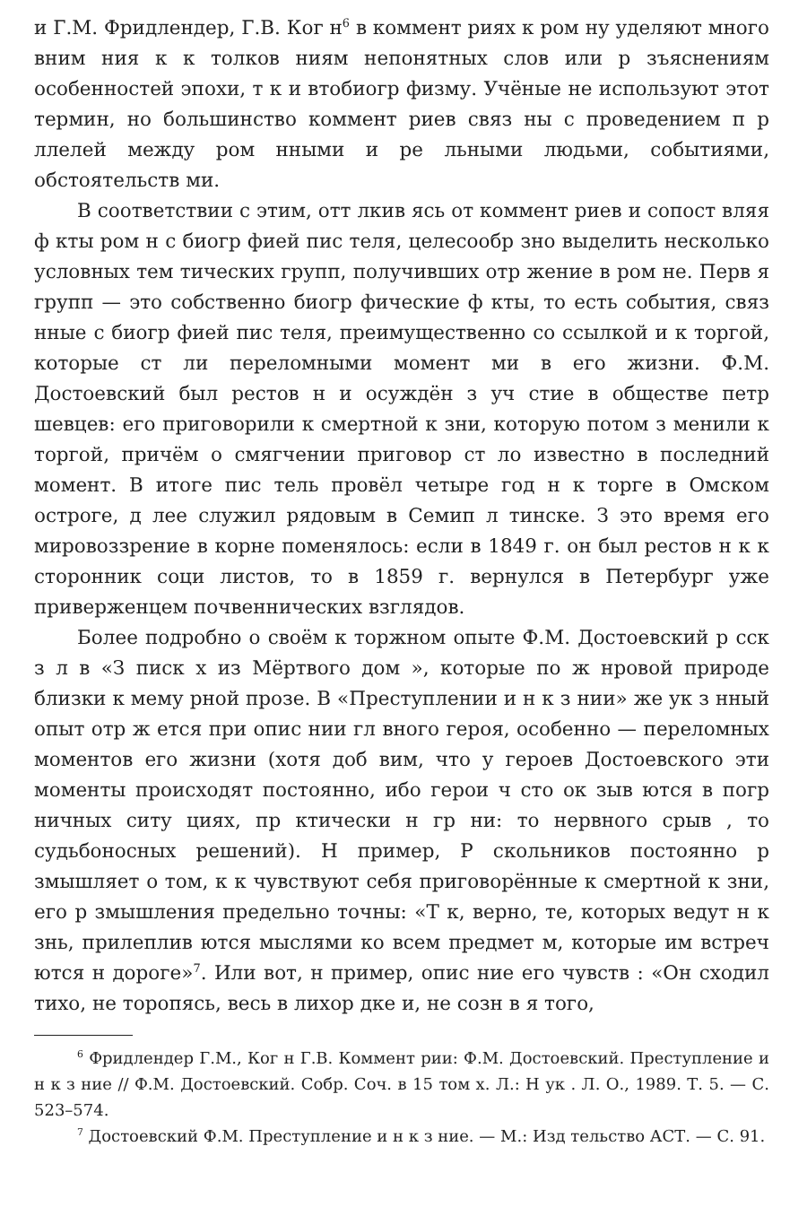и Г.М. Фридлендер, Г.В. Ког н<sup>6</sup> в коммент риях к ром ну уделяют много вним ния к к толков ниям непонятных слов или р зъяснениям особенностей эпохи, т к и втобиогр физму. Учёные не используют этот термин, но большинство коммент риев связ ны с проведением п р ллелей между ром нными и ре льными людьми, событиями, обстоятельств ми.
В соответствии с этим, отт лкив ясь от коммент риев и сопост вляя ф кты ром н с биогр фией пис теля, целесообр зно выделить несколько условных тем тических групп, получивших отр жение в ром не. Перв я групп — это собственно биогр фические ф кты, то есть события, связ нные с биогр фией пис теля, преимущественно со ссылкой и к торгой, которые ст ли переломными момент ми в его жизни. Ф.М. Достоевский был рестов н и осуждён з уч стие в обществе петр шевцев: его приговорили к смертной к зни, которую потом з менили к торгой, причём о смягчении приговор ст ло известно в последний момент. В итоге пис тель провёл четыре год н к торге в Омском остроге, д лее служил рядовым в Семип л тинске. З это время его мировоззрение в корне поменялось: если в 1849 г. он был рестов н к к сторонник соци листов, то в 1859 г. вернулся в Петербург уже приверженцем почвеннических взглядов.
Более подробно о своём к торжном опыте Ф.М. Достоевский р сск з л в «З писк х из Мёртвого дом », которые по ж нровой природе близки к мему рной прозе. В «Преступлении и н к з нии» же ук з нный опыт отр ж ется при опис нии гл вного героя, особенно — переломных моментов его жизни (хотя доб вим, что у героев Достоевского эти моменты происходят постоянно, ибо герои ч сто ок зыв ются в погр ничных ситу циях, пр ктически н гр ни: то нервного срыв , то судьбоносных решений). Н пример, Р скольников постоянно р змышляет о том, к к чувствуют себя приговорённые к смертной к зни, его р змышления предельно точны: «Т к, верно, те, которых ведут н к знь, прилеплив ются мыслями ко всем предмет м, которые им встреч ются н дороге»<sup>7</sup>. Или вот, н пример, опис ние его чувств : «Он сходил тихо, не торопясь, весь в лихор дке и, не созн в я того,
<sup>6</sup> Фридлендер Г.М., Ког н Г.В. Коммент рии: Ф.М. Достоевский. Преступление и н к з ние // Ф.М. Достоевский. Собр. Соч. в 15 том х. Л.: Н ук . Л. О., 1989. Т. 5. — С. 523–574.
<sup>7</sup> Достоевский Ф.М. Преступление и н к з ние. — М.: Изд тельство АСТ. — С. 91.